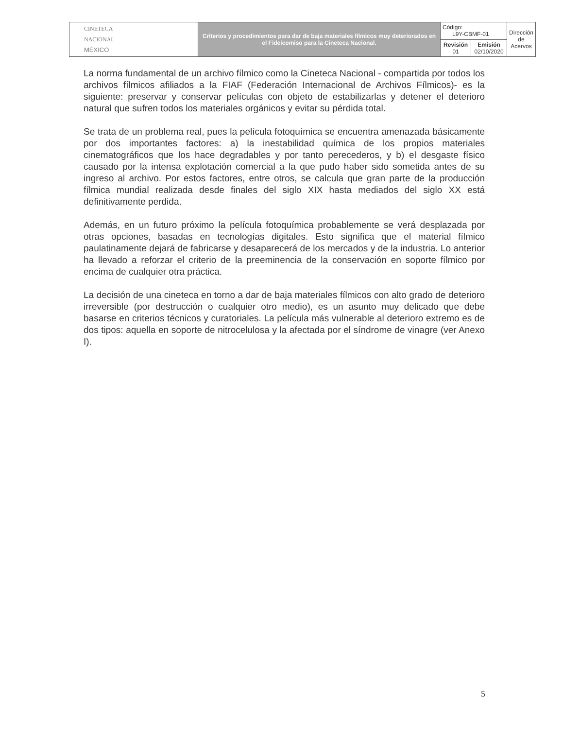| CINETECA NACIONAL MÉXICO | Criterios y procedimientos para dar de baja materiales fílmicos muy deteriorados en el Fideicomiso para la Cineteca Nacional. | Código: L9Y-CBMF-01 | | Dirección de Acervos |
| | | Revisión 01 | Emisión 02/10/2020 | |
La norma fundamental de un archivo fílmico como la Cineteca Nacional - compartida por todos los archivos fílmicos afiliados a la FIAF (Federación Internacional de Archivos Fílmicos)- es la siguiente: preservar y conservar películas con objeto de estabilizarlas y detener el deterioro natural que sufren todos los materiales orgánicos y evitar su pérdida total.
Se trata de un problema real, pues la película fotoquímica se encuentra amenazada básicamente por dos importantes factores: a) la inestabilidad química de los propios materiales cinematográficos que los hace degradables y por tanto perecederos, y b) el desgaste físico causado por la intensa explotación comercial a la que pudo haber sido sometida antes de su ingreso al archivo. Por estos factores, entre otros, se calcula que gran parte de la producción fílmica mundial realizada desde finales del siglo XIX hasta mediados del siglo XX está definitivamente perdida.
Además, en un futuro próximo la película fotoquímica probablemente se verá desplazada por otras opciones, basadas en tecnologías digitales. Esto significa que el material fílmico paulatinamente dejará de fabricarse y desaparecerá de los mercados y de la industria. Lo anterior ha llevado a reforzar el criterio de la preeminencia de la conservación en soporte fílmico por encima de cualquier otra práctica.
La decisión de una cineteca en torno a dar de baja materiales fílmicos con alto grado de deterioro irreversible (por destrucción o cualquier otro medio), es un asunto muy delicado que debe basarse en criterios técnicos y curatoriales. La película más vulnerable al deterioro extremo es de dos tipos: aquella en soporte de nitrocelulosa y la afectada por el síndrome de vinagre (ver Anexo I).
5